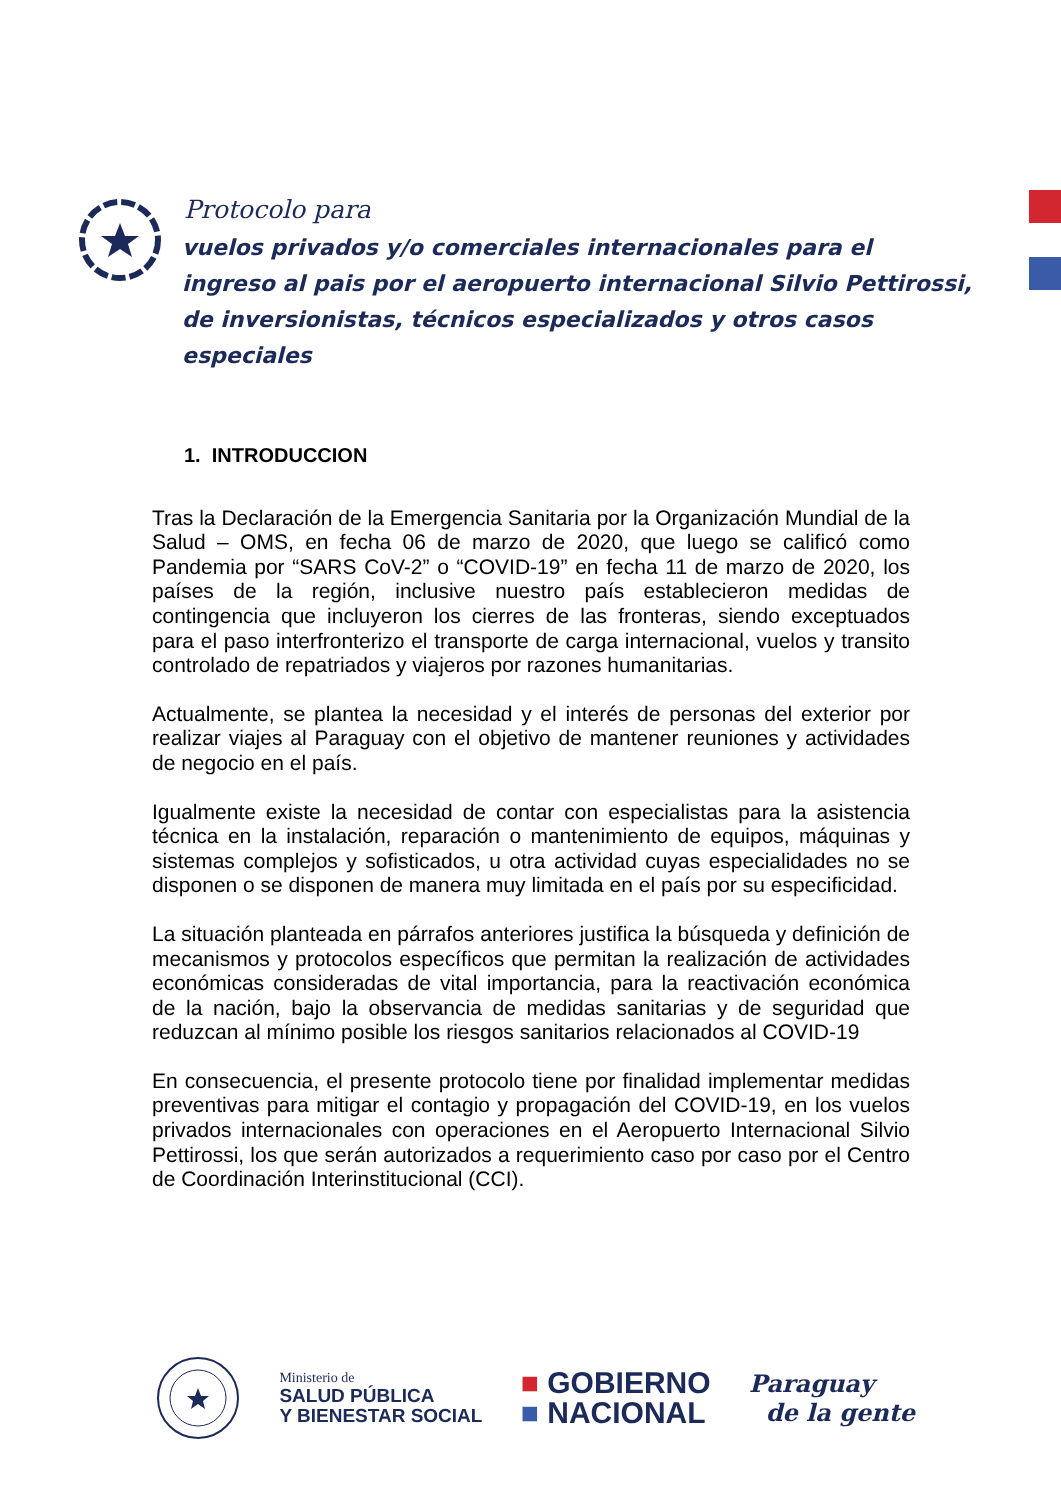Protocolo para
vuelos privados y/o comerciales internacionales para el ingreso al pais por el aeropuerto internacional Silvio Pettirossi, de inversionistas, técnicos especializados y otros casos especiales
1. INTRODUCCION
Tras la Declaración de la Emergencia Sanitaria por la Organización Mundial de la Salud – OMS, en fecha 06 de marzo de 2020, que luego se calificó como Pandemia por “SARS CoV-2” o “COVID-19” en fecha 11 de marzo de 2020, los países de la región, inclusive nuestro país establecieron medidas de contingencia que incluyeron los cierres de las fronteras, siendo exceptuados para el paso interfronterizo el transporte de carga internacional, vuelos y transito controlado de repatriados y viajeros por razones humanitarias.
Actualmente, se plantea la necesidad y el interés de personas del exterior por realizar viajes al Paraguay con el objetivo de mantener reuniones y actividades de negocio en el país.
Igualmente existe la necesidad de contar con especialistas para la asistencia técnica en la instalación, reparación o mantenimiento de equipos, máquinas y sistemas complejos y sofisticados, u otra actividad cuyas especialidades no se disponen o se disponen de manera muy limitada en el país por su especificidad.
La situación planteada en párrafos anteriores justifica la búsqueda y definición de mecanismos y protocolos específicos que permitan la realización de actividades económicas consideradas de vital importancia, para la reactivación económica de la nación, bajo la observancia de medidas sanitarias y de seguridad que reduzcan al mínimo posible los riesgos sanitarios relacionados al COVID-19
En consecuencia, el presente protocolo tiene por finalidad implementar medidas preventivas para mitigar el contagio y propagación del COVID-19, en los vuelos privados internacionales con operaciones en el Aeropuerto Internacional Silvio Pettirossi, los que serán autorizados a requerimiento caso por caso por el Centro de Coordinación Interinstitucional (CCI).
Ministerio de
SALUD PÚBLICA
Y BIENESTAR SOCIAL
■ GOBIERNO
■ NACIONAL
Paraguay
de la gente